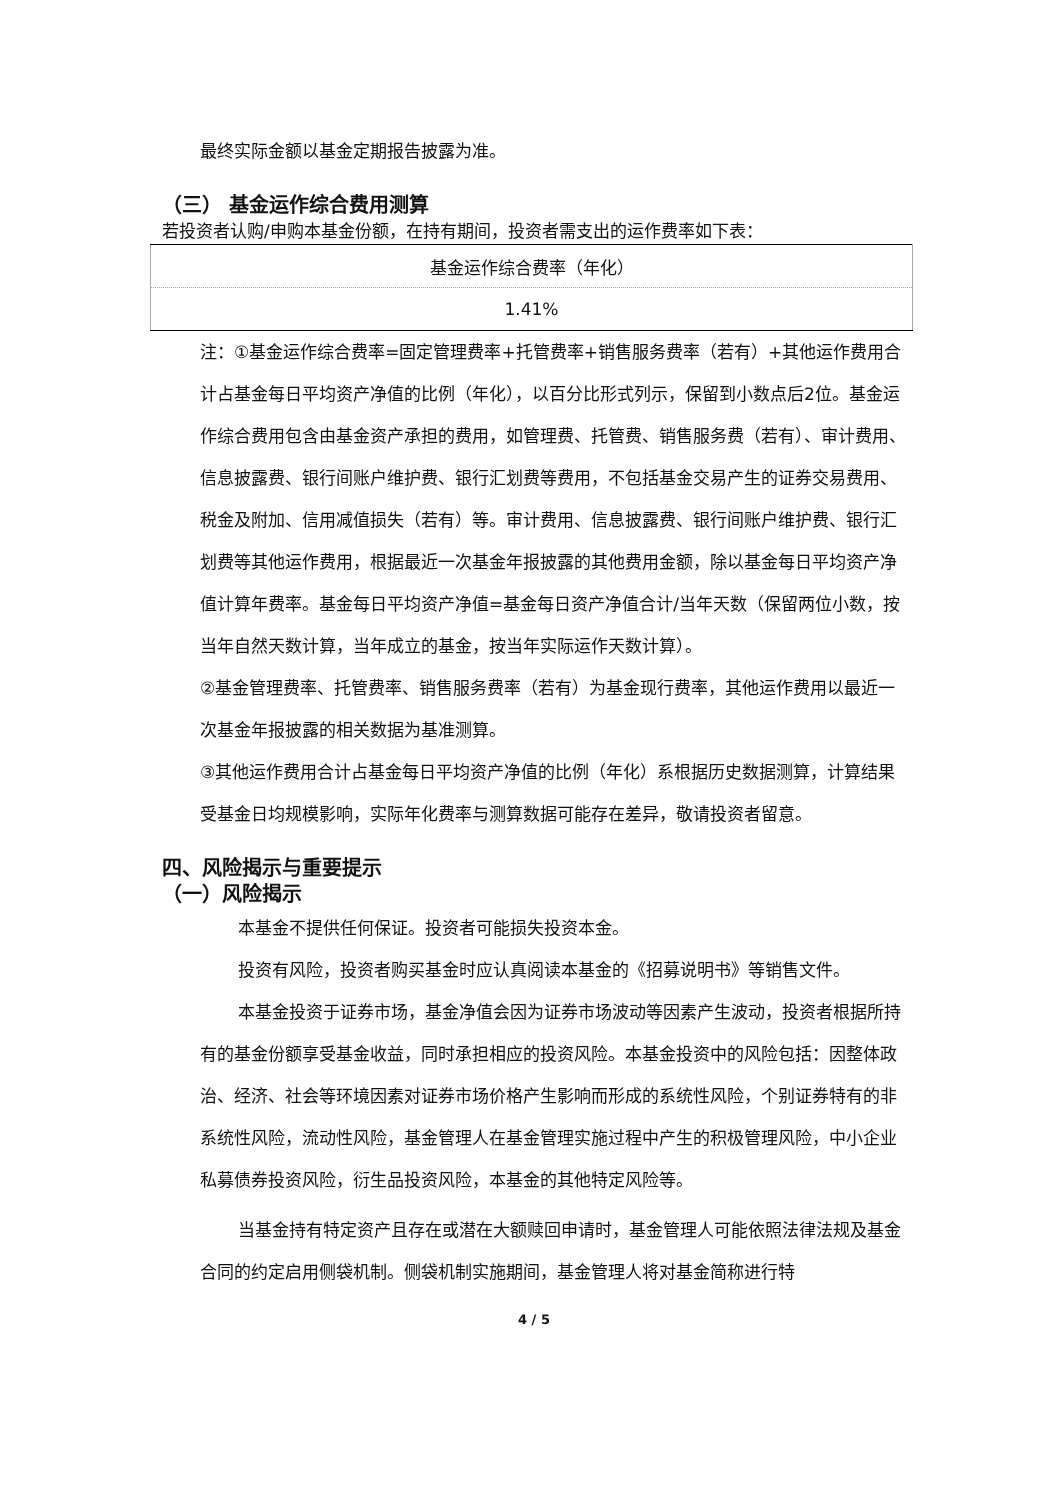最终实际金额以基金定期报告披露为准。
（三） 基金运作综合费用测算
若投资者认购/申购本基金份额，在持有期间，投资者需支出的运作费率如下表：
| 基金运作综合费率（年化） |
| 1.41% |
注：①基金运作综合费率=固定管理费率+托管费率+销售服务费率（若有）+其他运作费用合计占基金每日平均资产净值的比例（年化），以百分比形式列示，保留到小数点后2位。基金运作综合费用包含由基金资产承担的费用，如管理费、托管费、销售服务费（若有）、审计费用、信息披露费、银行间账户维护费、银行汇划费等费用，不包括基金交易产生的证券交易费用、税金及附加、信用减值损失（若有）等。审计费用、信息披露费、银行间账户维护费、银行汇划费等其他运作费用，根据最近一次基金年报披露的其他费用金额，除以基金每日平均资产净值计算年费率。基金每日平均资产净值=基金每日资产净值合计/当年天数（保留两位小数，按当年自然天数计算，当年成立的基金，按当年实际运作天数计算）。
②基金管理费率、托管费率、销售服务费率（若有）为基金现行费率，其他运作费用以最近一次基金年报披露的相关数据为基准测算。
③其他运作费用合计占基金每日平均资产净值的比例（年化）系根据历史数据测算，计算结果受基金日均规模影响，实际年化费率与测算数据可能存在差异，敬请投资者留意。
四、风险揭示与重要提示
（一）风险揭示
本基金不提供任何保证。投资者可能损失投资本金。
投资有风险，投资者购买基金时应认真阅读本基金的《招募说明书》等销售文件。
本基金投资于证券市场，基金净值会因为证券市场波动等因素产生波动，投资者根据所持有的基金份额享受基金收益，同时承担相应的投资风险。本基金投资中的风险包括：因整体政治、经济、社会等环境因素对证券市场价格产生影响而形成的系统性风险，个别证券特有的非系统性风险，流动性风险，基金管理人在基金管理实施过程中产生的积极管理风险，中小企业私募债券投资风险，衍生品投资风险，本基金的其他特定风险等。
当基金持有特定资产且存在或潜在大额赎回申请时，基金管理人可能依照法律法规及基金合同的约定启用侧袋机制。侧袋机制实施期间，基金管理人将对基金简称进行特
4 / 5